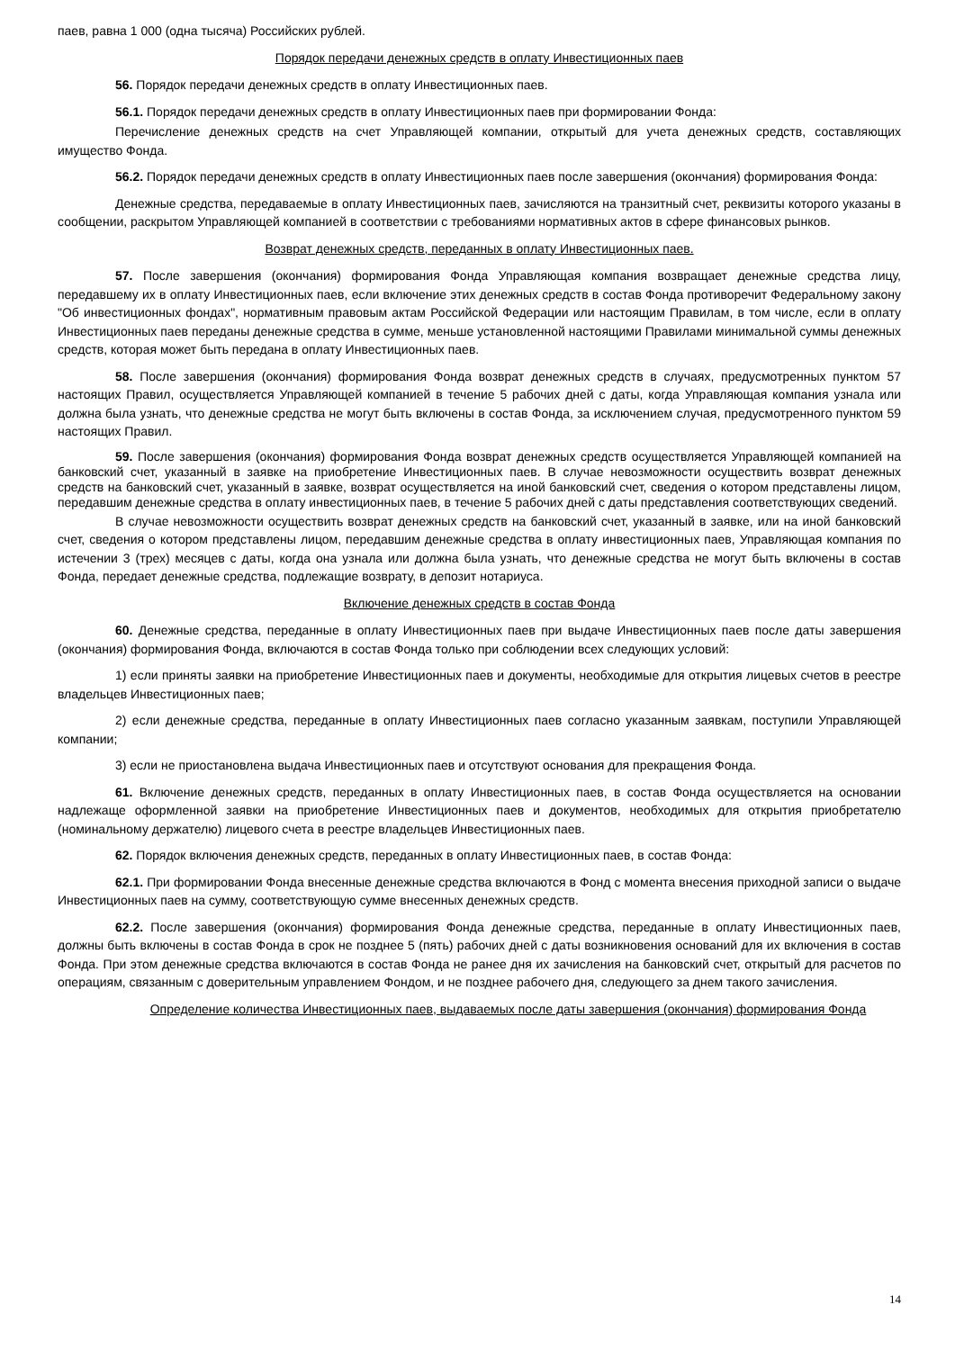паев, равна 1 000 (одна тысяча) Российских рублей.
Порядок передачи денежных средств в оплату Инвестиционных паев
56. Порядок передачи денежных средств в оплату Инвестиционных паев.
56.1. Порядок передачи денежных средств в оплату Инвестиционных паев при формировании Фонда:
Перечисление денежных средств на счет Управляющей компании, открытый для учета денежных средств, составляющих имущество Фонда.
56.2. Порядок передачи денежных средств в оплату Инвестиционных паев после завершения (окончания) формирования Фонда:
Денежные средства, передаваемые в оплату Инвестиционных паев, зачисляются на транзитный счет, реквизиты которого указаны в сообщении, раскрытом Управляющей компанией в соответствии с требованиями нормативных актов в сфере финансовых рынков.
Возврат денежных средств, переданных в оплату Инвестиционных паев.
57. После завершения (окончания) формирования Фонда Управляющая компания возвращает денежные средства лицу, передавшему их в оплату Инвестиционных паев, если включение этих денежных средств в состав Фонда противоречит Федеральному закону "Об инвестиционных фондах", нормативным правовым актам Российской Федерации или настоящим Правилам, в том числе, если в оплату Инвестиционных паев переданы денежные средства в сумме, меньше установленной настоящими Правилами минимальной суммы денежных средств, которая может быть передана в оплату Инвестиционных паев.
58. После завершения (окончания) формирования Фонда возврат денежных средств в случаях, предусмотренных пунктом 57 настоящих Правил, осуществляется Управляющей компанией в течение 5 рабочих дней с даты, когда Управляющая компания узнала или должна была узнать, что денежные средства не могут быть включены в состав Фонда, за исключением случая, предусмотренного пунктом 59 настоящих Правил.
59. После завершения (окончания) формирования Фонда возврат денежных средств осуществляется Управляющей компанией на банковский счет, указанный в заявке на приобретение Инвестиционных паев. В случае невозможности осуществить возврат денежных средств на банковский счет, указанный в заявке, возврат осуществляется на иной банковский счет, сведения о котором представлены лицом, передавшим денежные средства в оплату инвестиционных паев, в течение 5 рабочих дней с даты представления соответствующих сведений.
В случае невозможности осуществить возврат денежных средств на банковский счет, указанный в заявке, или на иной банковский счет, сведения о котором представлены лицом, передавшим денежные средства в оплату инвестиционных паев, Управляющая компания по истечении 3 (трех) месяцев с даты, когда она узнала или должна была узнать, что денежные средства не могут быть включены в состав Фонда, передает денежные средства, подлежащие возврату, в депозит нотариуса.
Включение денежных средств в состав Фонда
60. Денежные средства, переданные в оплату Инвестиционных паев при выдаче Инвестиционных паев после даты завершения (окончания) формирования Фонда, включаются в состав Фонда только при соблюдении всех следующих условий:
1) если приняты заявки на приобретение Инвестиционных паев и документы, необходимые для открытия лицевых счетов в реестре владельцев Инвестиционных паев;
2) если денежные средства, переданные в оплату Инвестиционных паев согласно указанным заявкам, поступили Управляющей компании;
3) если не приостановлена выдача Инвестиционных паев и отсутствуют основания для прекращения Фонда.
61. Включение денежных средств, переданных в оплату Инвестиционных паев, в состав Фонда осуществляется на основании надлежаще оформленной заявки на приобретение Инвестиционных паев и документов, необходимых для открытия приобретателю (номинальному держателю) лицевого счета в реестре владельцев Инвестиционных паев.
62. Порядок включения денежных средств, переданных в оплату Инвестиционных паев, в состав Фонда:
62.1. При формировании Фонда внесенные денежные средства включаются в Фонд с момента внесения приходной записи о выдаче Инвестиционных паев на сумму, соответствующую сумме внесенных денежных средств.
62.2. После завершения (окончания) формирования Фонда денежные средства, переданные в оплату Инвестиционных паев, должны быть включены в состав Фонда в срок не позднее 5 (пять) рабочих дней с даты возникновения оснований для их включения в состав Фонда. При этом денежные средства включаются в состав Фонда не ранее дня их зачисления на банковский счет, открытый для расчетов по операциям, связанным с доверительным управлением Фондом, и не позднее рабочего дня, следующего за днем такого зачисления.
Определение количества Инвестиционных паев, выдаваемых после даты завершения (окончания) формирования Фонда
14